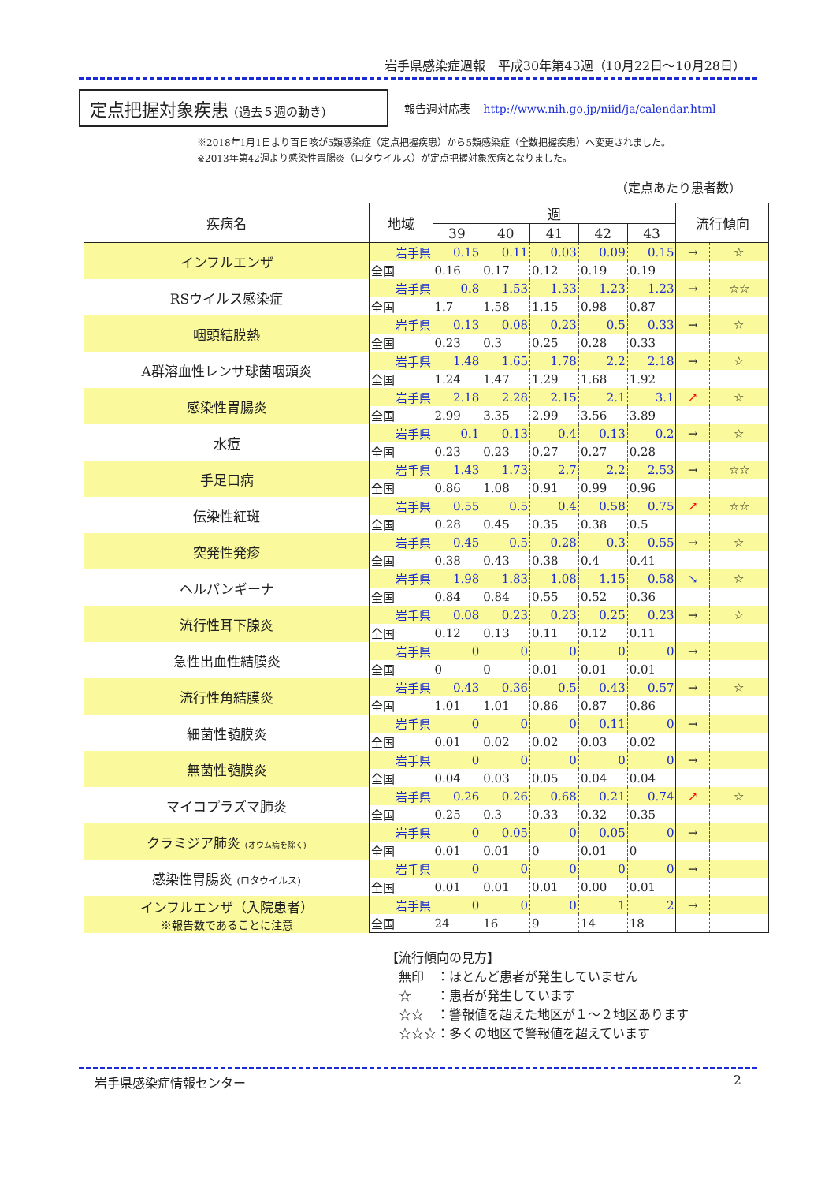岩手県感染症週報　平成30年第43週（10月22日～10月28日）
定点把握対象疾患 (過去５週の動き)
報告週対応表 http://www.nih.go.jp/niid/ja/calendar.html
※2018年1月1日より百日咳が5類感染症（定点把握疾患）から5類感染症（全数把握疾患）へ変更されました。
※2013年第42週より感染性胃腸炎（ロタウイルス）が定点把握対象疾病となりました。
（定点あたり患者数）
| 疾病名 | 地域 | 週 | | | | | 流行傾向 | |
| --- | --- | --- | --- | --- | --- | --- | --- | --- |
| | | 39 | 40 | 41 | 42 | 43 | | |
| インフルエンザ | 岩手県 | 0.15 | 0.11 | 0.03 | 0.09 | 0.15 | → | ☆ |
| | 全国 | 0.16 | 0.17 | 0.12 | 0.19 | 0.19 | | |
| RSウイルス感染症 | 岩手県 | 0.8 | 1.53 | 1.33 | 1.23 | 1.23 | → | ☆☆ |
| | 全国 | 1.7 | 1.58 | 1.15 | 0.98 | 0.87 | | |
| 咽頭結膜熱 | 岩手県 | 0.13 | 0.08 | 0.23 | 0.5 | 0.33 | → | ☆ |
| | 全国 | 0.23 | 0.3 | 0.25 | 0.28 | 0.33 | | |
| A群溶血性レンサ球菌咽頭炎 | 岩手県 | 1.48 | 1.65 | 1.78 | 2.2 | 2.18 | → | ☆ |
| | 全国 | 1.24 | 1.47 | 1.29 | 1.68 | 1.92 | | |
| 感染性胃腸炎 | 岩手県 | 2.18 | 2.28 | 2.15 | 2.1 | 3.1 | ↗ | ☆ |
| | 全国 | 2.99 | 3.35 | 2.99 | 3.56 | 3.89 | | |
| 水痘 | 岩手県 | 0.1 | 0.13 | 0.4 | 0.13 | 0.2 | → | ☆ |
| | 全国 | 0.23 | 0.23 | 0.27 | 0.27 | 0.28 | | |
| 手足口病 | 岩手県 | 1.43 | 1.73 | 2.7 | 2.2 | 2.53 | → | ☆☆ |
| | 全国 | 0.86 | 1.08 | 0.91 | 0.99 | 0.96 | | |
| 伝染性紅斑 | 岩手県 | 0.55 | 0.5 | 0.4 | 0.58 | 0.75 | ↗ | ☆☆ |
| | 全国 | 0.28 | 0.45 | 0.35 | 0.38 | 0.5 | | |
| 突発性発疹 | 岩手県 | 0.45 | 0.5 | 0.28 | 0.3 | 0.55 | → | ☆ |
| | 全国 | 0.38 | 0.43 | 0.38 | 0.4 | 0.41 | | |
| ヘルパンギーナ | 岩手県 | 1.98 | 1.83 | 1.08 | 1.15 | 0.58 | ↘ | ☆ |
| | 全国 | 0.84 | 0.84 | 0.55 | 0.52 | 0.36 | | |
| 流行性耳下腺炎 | 岩手県 | 0.08 | 0.23 | 0.23 | 0.25 | 0.23 | → | ☆ |
| | 全国 | 0.12 | 0.13 | 0.11 | 0.12 | 0.11 | | |
| 急性出血性結膜炎 | 岩手県 | 0 | 0 | 0 | 0 | 0 | → | |
| | 全国 | 0 | 0 | 0.01 | 0.01 | 0.01 | | |
| 流行性角結膜炎 | 岩手県 | 0.43 | 0.36 | 0.5 | 0.43 | 0.57 | → | ☆ |
| | 全国 | 1.01 | 1.01 | 0.86 | 0.87 | 0.86 | | |
| 細菌性髄膜炎 | 岩手県 | 0 | 0 | 0 | 0.11 | 0 | → | |
| | 全国 | 0.01 | 0.02 | 0.02 | 0.03 | 0.02 | | |
| 無菌性髄膜炎 | 岩手県 | 0 | 0 | 0 | 0 | 0 | → | |
| | 全国 | 0.04 | 0.03 | 0.05 | 0.04 | 0.04 | | |
| マイコプラズマ肺炎 | 岩手県 | 0.26 | 0.26 | 0.68 | 0.21 | 0.74 | ↗ | ☆ |
| | 全国 | 0.25 | 0.3 | 0.33 | 0.32 | 0.35 | | |
| クラミジア肺炎 (オウム病を除く) | 岩手県 | 0 | 0.05 | 0 | 0.05 | 0 | → | |
| | 全国 | 0.01 | 0.01 | 0 | 0.01 | 0 | | |
| 感染性胃腸炎 (ロタウイルス) | 岩手県 | 0 | 0 | 0 | 0 | 0 | → | |
| | 全国 | 0.01 | 0.01 | 0.01 | 0.00 | 0.01 | | |
| インフルエンザ（入院患者） ※報告数であることに注意 | 岩手県 | 0 | 0 | 0 | 1 | 2 | → | |
| | 全国 | 24 | 16 | 9 | 14 | 18 | | |
【流行傾向の見方】
　無印　：ほとんど患者が発生していません
　☆　　：患者が発生しています
　☆☆　：警報値を超えた地区が１～２地区あります
　☆☆☆：多くの地区で警報値を超えています
岩手県感染症情報センター 2